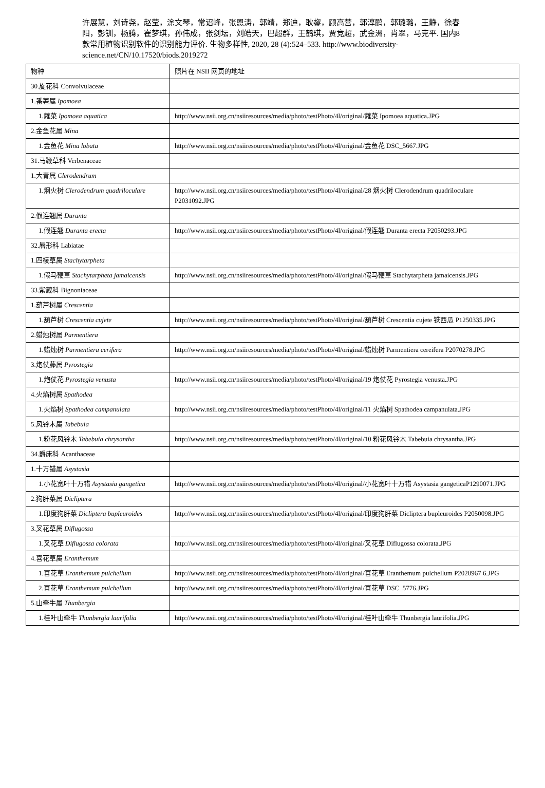许展慧，刘诗尧，赵莹，涂文琴，常诏峰，张恩涛，郭靖，郑迪，耿鋆，顾高营，郭淳鹏，郭璐璐，王静，徐春阳，彭钏，杨腾，崔梦琪，孙伟成，张剑坛，刘皓天，巴超群，王鹤琪，贾竞超，武金洲，肖翠，马克平. 国内8款常用植物识别软件的识别能力评价. 生物多样性, 2020, 28 (4):524–533. http://www.biodiversity-science.net/CN/10.17520/biods.2019272
| 物种 | 照片在 NSII 网页的地址 |
| 30.旋花科 Convolvulaceae | |
| 1.番薯属 Ipomoea | |
| 1.蕹菜 Ipomoea aquatica | http://www.nsii.org.cn/nsiiresources/media/photo/testPhoto/4l/original/蕹菜 Ipomoea aquatica.JPG |
| 2.金鱼花属 Mina | |
| 1.金鱼花 Mina lobata | http://www.nsii.org.cn/nsiiresources/media/photo/testPhoto/4l/original/金鱼花 DSC_5667.JPG |
| 31.马鞭草科 Verbenaceae | |
| 1.大青属 Clerodendrum | |
| 1.烟火树 Clerodendrum quadriloculare | http://www.nsii.org.cn/nsiiresources/media/photo/testPhoto/4l/original/28 烟火树 Clerodendrum quadriloculare P2031092.JPG |
| 2.假连翘属 Duranta | |
| 1.假连翘 Duranta erecta | http://www.nsii.org.cn/nsiiresources/media/photo/testPhoto/4l/original/假连翘 Duranta erecta P2050293.JPG |
| 32.唇形科 Labiatae | |
| 1.四棱草属 Stachytarpheta | |
| 1.假马鞭草 Stachytarpheta jamaicensis | http://www.nsii.org.cn/nsiiresources/media/photo/testPhoto/4l/original/假马鞭草 Stachytarpheta jamaicensis.JPG |
| 33.紫葳科 Bignoniaceae | |
| 1.葫芦树属 Crescentia | |
| 1.葫芦树 Crescentia cujete | http://www.nsii.org.cn/nsiiresources/media/photo/testPhoto/4l/original/葫芦树 Crescentia cujete 铁西瓜 P1250335.JPG |
| 2.蜡烛树属 Parmentiera | |
| 1.蜡烛树 Parmentiera cerifera | http://www.nsii.org.cn/nsiiresources/media/photo/testPhoto/4l/original/蜡烛树 Parmentiera cereifera P2070278.JPG |
| 3.炮仗藤属 Pyrostegia | |
| 1.炮仗花 Pyrostegia venusta | http://www.nsii.org.cn/nsiiresources/media/photo/testPhoto/4l/original/19 炮仗花 Pyrostegia venusta.JPG |
| 4.火焰树属 Spathodea | |
| 1.火焰树 Spathodea campanulata | http://www.nsii.org.cn/nsiiresources/media/photo/testPhoto/4l/original/11 火焰树 Spathodea campanulata.JPG |
| 5.风铃木属 Tabebuia | |
| 1.粉花风铃木 Tabebuia chrysantha | http://www.nsii.org.cn/nsiiresources/media/photo/testPhoto/4l/original/10 粉花风铃木 Tabebuia chrysantha.JPG |
| 34.爵床科 Acanthaceae | |
| 1.十万错属 Asystasia | |
| 1.小花宽叶十万错 Asystasia gangetica | http://www.nsii.org.cn/nsiiresources/media/photo/testPhoto/4l/original/小花宽叶十万错 Asystasia gangeticaP1290071.JPG |
| 2.狗肝菜属 Dicliptera | |
| 1.印度狗肝菜 Dicliptera bupleuroides | http://www.nsii.org.cn/nsiiresources/media/photo/testPhoto/4l/original/印度狗肝菜 Dicliptera bupleuroides P2050098.JPG |
| 3.叉花草属 Diflugossa | |
| 1.叉花草 Diflugossa colorata | http://www.nsii.org.cn/nsiiresources/media/photo/testPhoto/4l/original/叉花草 Diflugossa colorata.JPG |
| 4.喜花草属 Eranthemum | |
| 1.喜花草 Eranthemum pulchellum | http://www.nsii.org.cn/nsiiresources/media/photo/testPhoto/4l/original/喜花草 Eranthemum pulchellum P2020967 6.JPG |
| 2.喜花草 Eranthemum pulchellum | http://www.nsii.org.cn/nsiiresources/media/photo/testPhoto/4l/original/喜花草 DSC_5776.JPG |
| 5.山牵牛属 Thunbergia | |
| 1.桂叶山牵牛 Thunbergia laurifolia | http://www.nsii.org.cn/nsiiresources/media/photo/testPhoto/4l/original/桂叶山牵牛 Thunbergia laurifolia.JPG |